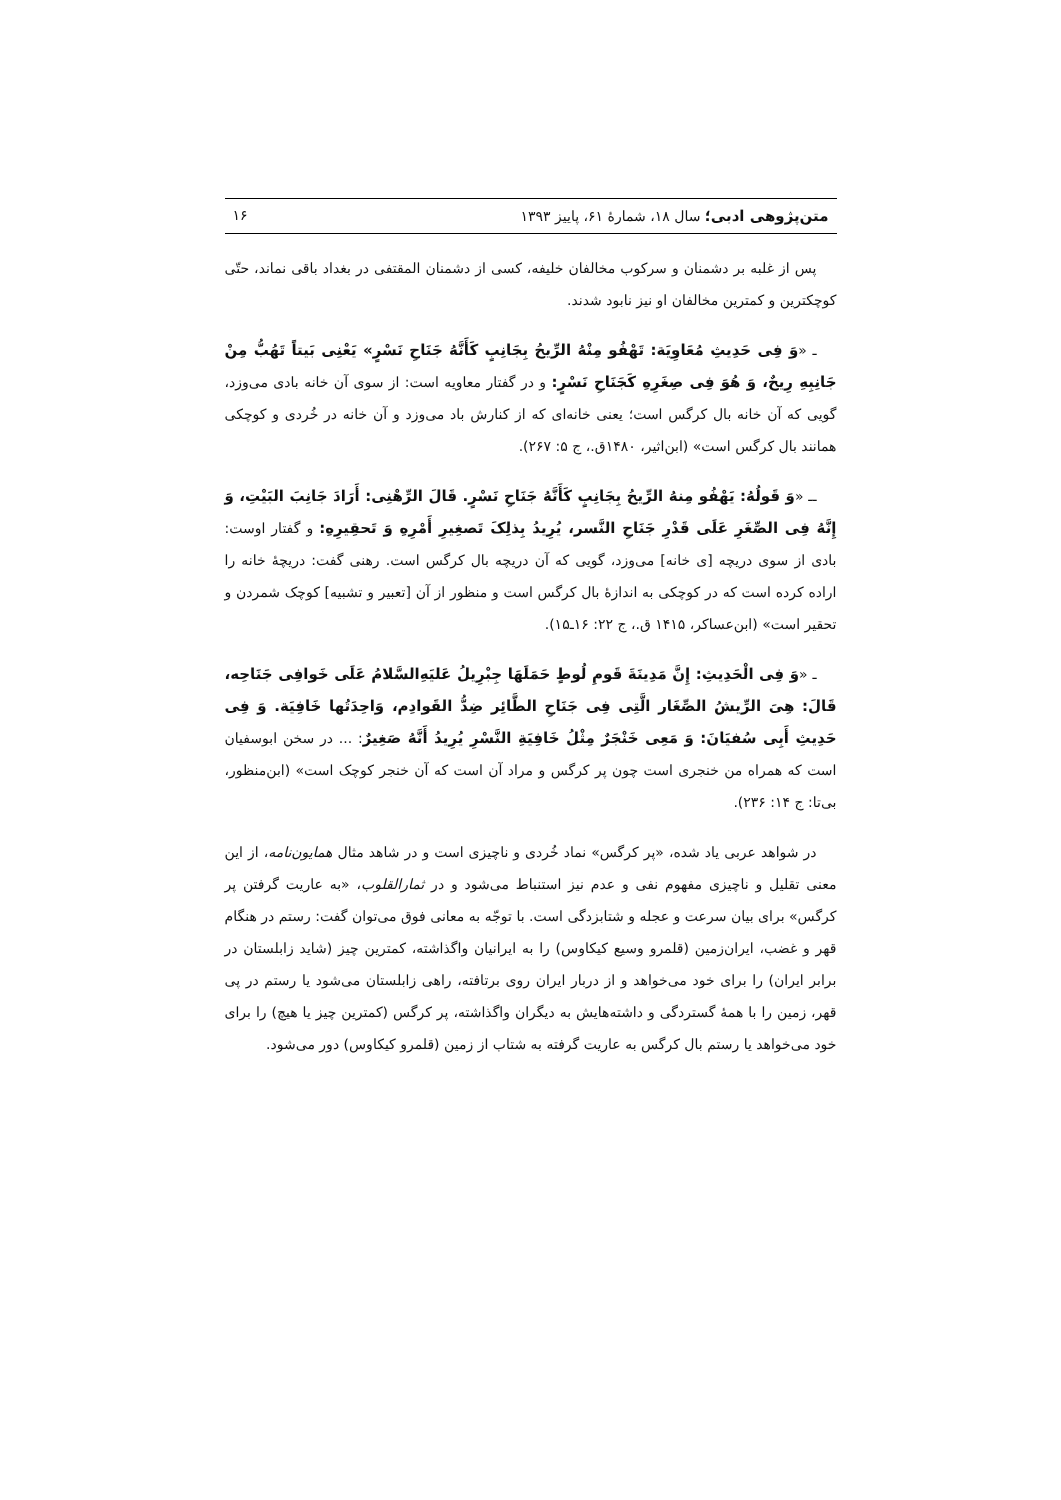متن‌پژوهی ادبی؛ سال ۱۸، شمارهٔ ۶۱، پاییز ۱۳۹۳ ۱۶
پس از غلبه بر دشمنان و سرکوب مخالفان خلیفه، کسی از دشمنان المقتفی در بغداد باقی نماند، حتّی کوچکترین و کمترین مخالفان او نیز نابود شدند.
ـ «وَ فِی حَدِیثِ مُعَاوِیَة: تَهْفُو مِنْهُ الرِّیحُ بِجَانِبٍ کَأَنَّهُ جَنَاحِ نَسْرٍ» یَعْنِی بَیتاً تَهُبُّ مِنْ جَانِبِهِ رِیحٌ، وَ هُوَ فِی صِغَرِهِ کَجَنَاحِ نَسْرٍ: و در گفتار معاویه است: از سوی آن خانه بادی می‌وزد، گویی که آن خانه بال کرگس است؛ یعنی خانه‌ای که از کنارش باد می‌وزد و آن خانه در خُردی و کوچکی همانند بال کرگس است» (ابن‌اثیر، ۱۴۸۰ق.، ج ۵: ۲۶۷).
ــ «وَ قَولُهُ: یَهْفُو مِنهُ الرِّیحُ بِجَانِبٍ کَأَنَّهُ جَنَاحِ نَسْرٍ. قَالَ الرِّهْنِی: أَرَادَ جَانِبَ البَیْتِ، وَ إِنَّهُ فِی الصِّغَرِ عَلَی قَدْرِ جَنَاحِ النَّسر، یُرِیدُ بِذلِکَ تَصغِیرِ أَمْرِهِ وَ تَحقِیرِهِ: و گفتار اوست: بادی از سوی دریچه [ی خانه] می‌وزد، گویی که آن دریچه بال کرگس است. رهنی گفت: دریچهٔ خانه را اراده کرده است که در کوچکی به اندازهٔ بال کرگس است و منظور از آن [تعبیر و تشبیه] کوچک شمردن و تحقیر است» (ابن‌عساکر، ۱۴۱۵ ق.، ج ۲۲: ۱۶ـ۱۵).
ـ «وَ فِی الْحَدِیثِ: إِنَّ مَدِینَةَ قَومِ لُوطٍ حَمَلَهَا جِبْرِیلُ عَلیَهِ‌السَّلامُ عَلَی خَوافِی جَنَاحِه، قَالَ: هِیَ الرِّیشُ الصِّغَار الَّتِی فِی جَنَاحِ الطَّائِر ضِدُّ القَوادِم، وَاحِدَتُها خَافِیَة. وَ فِی حَدِیثِ أَبِی سُفیَانَ: وَ مَعِی خَنْجَرٌ مِثْلُ خَافِیَةِ النَّسْرِ یُرِیدُ أَنَّهُ صَغِیرٌ: ... در سخن ابوسفیان است که همراه من خنجری است چون پر کرگس و مراد آن است که آن خنجر کوچک است» (ابن‌منظور، بی‌تا: ج ۱۴: ۲۳۶).
در شواهد عربی یاد شده، «پر کرگس» نماد خُردی و ناچیزی است و در شاهد مثال همایون‌نامه، از این معنی تقلیل و ناچیزی مفهوم نفی و عدم نیز استنباط می‌شود و در ثمارالقلوب، «به عاریت گرفتن پر کرگس» برای بیان سرعت و عجله و شتابزدگی است. با توجّه به معانی فوق می‌توان گفت: رستم در هنگام قهر و غضب، ایران‌زمین (قلمرو وسیع کیکاوس) را به ایرانیان واگذاشته، کمترین چیز (شاید زابلستان در برابر ایران) را برای خود می‌خواهد و از دربار ایران روی برتافته، راهی زابلستان می‌شود یا رستم در پی قهر، زمین را با همهٔ گستردگی و داشته‌هایش به دیگران واگذاشته، پر کرگس (کمترین چیز یا هیچ) را برای خود می‌خواهد یا رستم بال کرگس به عاریت گرفته به شتاب از زمین (قلمرو کیکاوس) دور می‌شود.